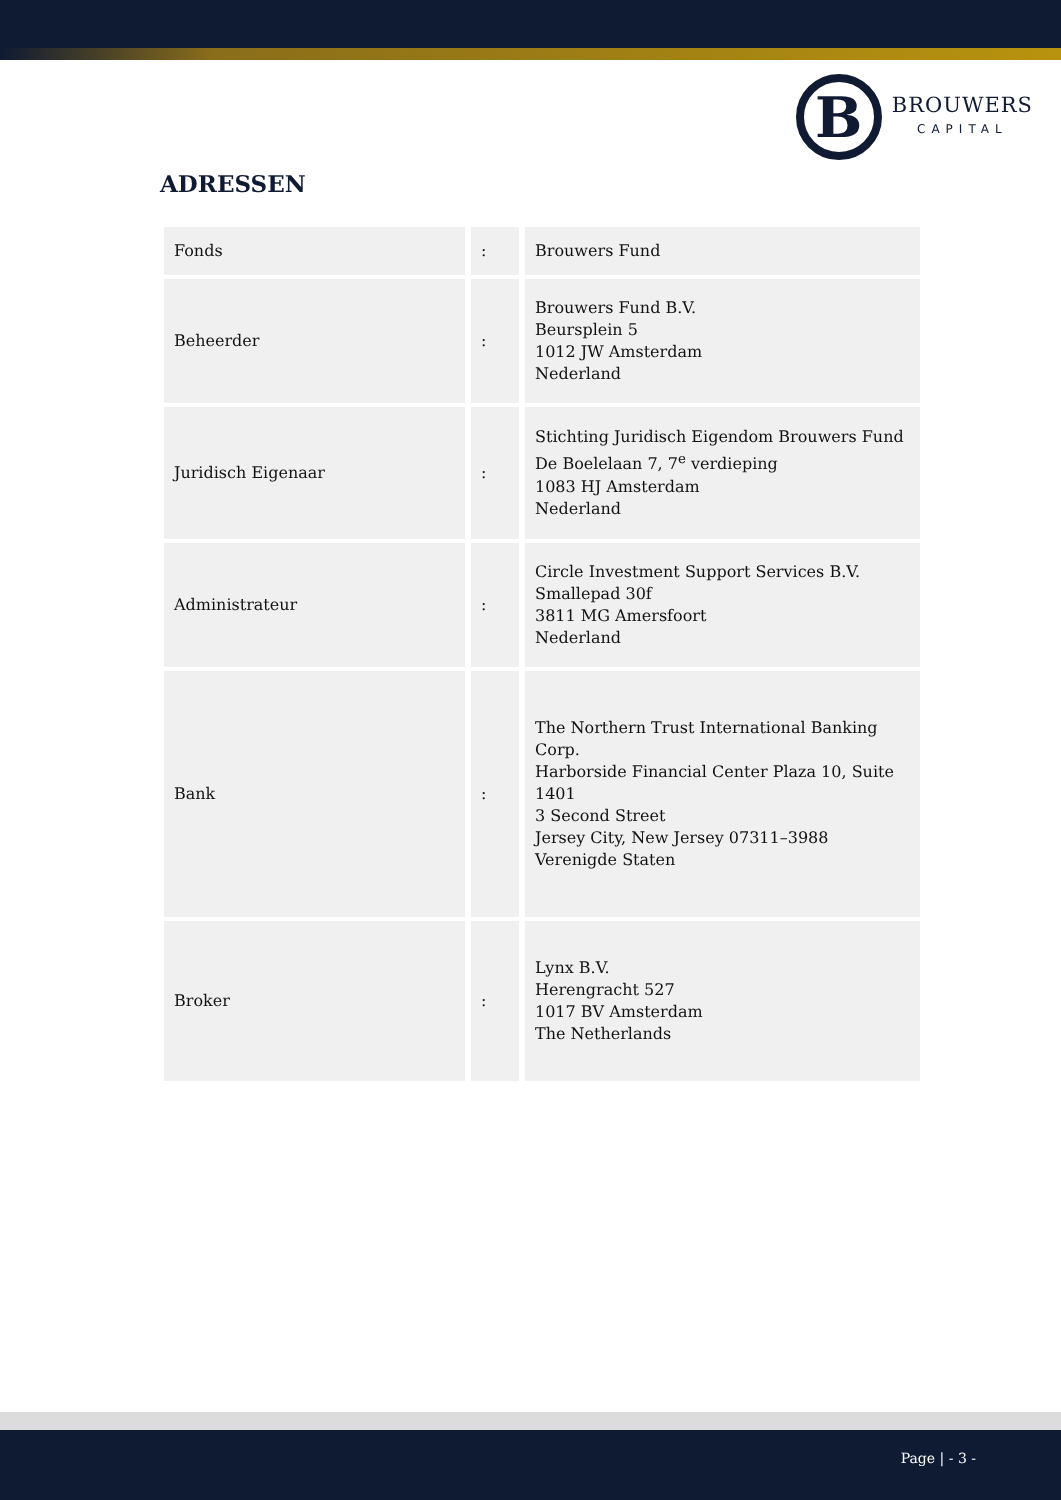B
BROUWERS
CAPITAL
ADRESSEN
| Fonds | : | Brouwers Fund |
| Beheerder | : | Brouwers Fund B.V. Beursplein 5 1012 JW Amsterdam Nederland |
| Juridisch Eigenaar | : | Stichting Juridisch Eigendom Brouwers Fund De Boelelaan 7, 7<sup>e</sup> verdieping 1083 HJ Amsterdam Nederland |
| Administrateur | : | Circle Investment Support Services B.V. Smallepad 30f 3811 MG Amersfoort Nederland |
| Bank | : | The Northern Trust International Banking Corp. Harborside Financial Center Plaza 10, Suite 1401 3 Second Street Jersey City, New Jersey 07311–3988 Verenigde Staten |
| Broker | : | Lynx B.V. Herengracht 527 1017 BV Amsterdam The Netherlands |
Page | - 3 -